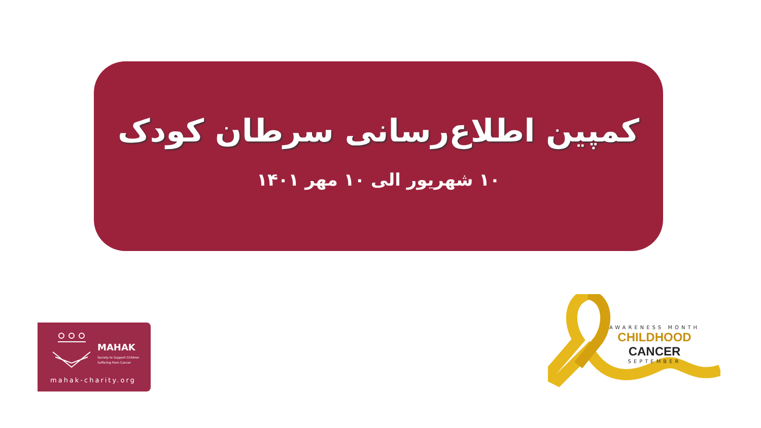کمپین اطلاع‌رسانی سرطان کودک
۱۰ شهریور الی ۱۰ مهر ۱۴۰۱
MAHAK
Society to Support Children
Suffering from Cancer
mahak-charity.org
AWARENESS MONTH
CHILDHOOD CANCER
SEPTEMBER